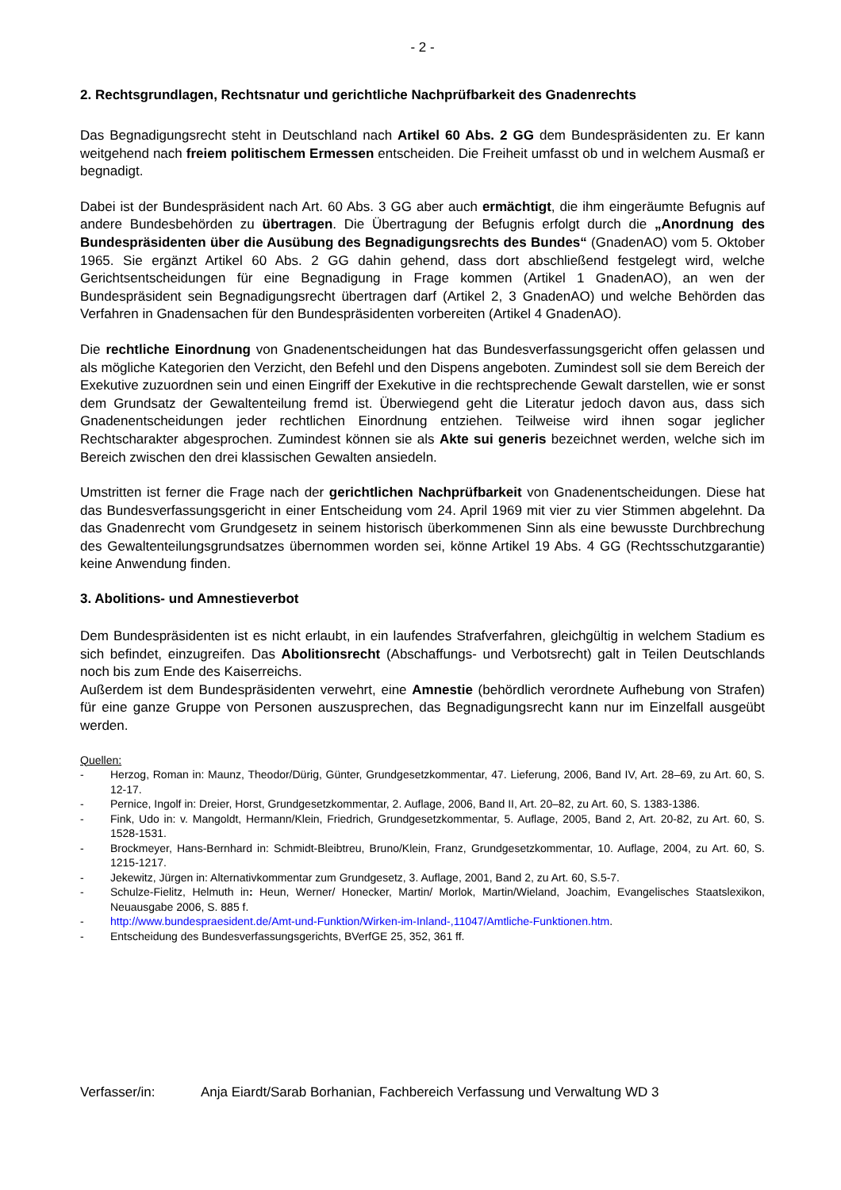- 2 -
2. Rechtsgrundlagen, Rechtsnatur und gerichtliche Nachprüfbarkeit des Gnadenrechts
Das Begnadigungsrecht steht in Deutschland nach Artikel 60 Abs. 2 GG dem Bundespräsidenten zu. Er kann weitgehend nach freiem politischem Ermessen entscheiden. Die Freiheit umfasst ob und in welchem Ausmaß er begnadigt.
Dabei ist der Bundespräsident nach Art. 60 Abs. 3 GG aber auch ermächtigt, die ihm eingeräumte Befugnis auf andere Bundesbehörden zu übertragen. Die Übertragung der Befugnis erfolgt durch die „Anordnung des Bundespräsidenten über die Ausübung des Begnadigungsrechts des Bundes“ (GnadenAO) vom 5. Oktober 1965. Sie ergänzt Artikel 60 Abs. 2 GG dahin gehend, dass dort abschließend festgelegt wird, welche Gerichtsentscheidungen für eine Begnadigung in Frage kommen (Artikel 1 GnadenAO), an wen der Bundespräsident sein Begnadigungsrecht übertragen darf (Artikel 2, 3 GnadenAO) und welche Behörden das Verfahren in Gnadensachen für den Bundespräsidenten vorbereiten (Artikel 4 GnadenAO).
Die rechtliche Einordnung von Gnadenentscheidungen hat das Bundesverfassungsgericht offen gelassen und als mögliche Kategorien den Verzicht, den Befehl und den Dispens angeboten. Zumindest soll sie dem Bereich der Exekutive zuzuordnen sein und einen Eingriff der Exekutive in die rechtsprechende Gewalt darstellen, wie er sonst dem Grundsatz der Gewaltenteilung fremd ist. Überwiegend geht die Literatur jedoch davon aus, dass sich Gnadenentscheidungen jeder rechtlichen Einordnung entziehen. Teilweise wird ihnen sogar jeglicher Rechtscharakter abgesprochen. Zumindest können sie als Akte sui generis bezeichnet werden, welche sich im Bereich zwischen den drei klassischen Gewalten ansiedeln.
Umstritten ist ferner die Frage nach der gerichtlichen Nachprüfbarkeit von Gnadenentscheidungen. Diese hat das Bundesverfassungsgericht in einer Entscheidung vom 24. April 1969 mit vier zu vier Stimmen abgelehnt. Da das Gnadenrecht vom Grundgesetz in seinem historisch überkommenen Sinn als eine bewusste Durchbrechung des Gewaltenteilungsgrundsatzes übernommen worden sei, könne Artikel 19 Abs. 4 GG (Rechtsschutzgarantie) keine Anwendung finden.
3. Abolitions- und Amnestieverbot
Dem Bundespräsidenten ist es nicht erlaubt, in ein laufendes Strafverfahren, gleichgültig in welchem Stadium es sich befindet, einzugreifen. Das Abolitionsrecht (Abschaffungs- und Verbotsrecht) galt in Teilen Deutschlands noch bis zum Ende des Kaiserreichs.
Außerdem ist dem Bundespräsidenten verwehrt, eine Amnestie (behördlich verordnete Aufhebung von Strafen) für eine ganze Gruppe von Personen auszusprechen, das Begnadigungsrecht kann nur im Einzelfall ausgeübt werden.
Quellen:
- Herzog, Roman in: Maunz, Theodor/Dürig, Günter, Grundgesetzkommentar, 47. Lieferung, 2006, Band IV, Art. 28–69, zu Art. 60, S. 12-17.
- Pernice, Ingolf in: Dreier, Horst, Grundgesetzkommentar, 2. Auflage, 2006, Band II, Art. 20–82, zu Art. 60, S. 1383-1386.
- Fink, Udo in: v. Mangoldt, Hermann/Klein, Friedrich, Grundgesetzkommentar, 5. Auflage, 2005, Band 2, Art. 20-82, zu Art. 60, S. 1528-1531.
- Brockmeyer, Hans-Bernhard in: Schmidt-Bleibtreu, Bruno/Klein, Franz, Grundgesetzkommentar, 10. Auflage, 2004, zu Art. 60, S. 1215-1217.
- Jekewitz, Jürgen in: Alternativkommentar zum Grundgesetz, 3. Auflage, 2001, Band 2, zu Art. 60, S.5-7.
- Schulze-Fielitz, Helmuth in: Heun, Werner/ Honecker, Martin/ Morlok, Martin/Wieland, Joachim, Evangelisches Staatslexikon, Neuausgabe 2006, S. 885 f.
- http://www.bundespraesident.de/Amt-und-Funktion/Wirken-im-Inland-,11047/Amtliche-Funktionen.htm.
- Entscheidung des Bundesverfassungsgerichts, BVerfGE 25, 352, 361 ff.
Verfasser/in: Anja Eiardt/Sarab Borhanian, Fachbereich Verfassung und Verwaltung WD 3